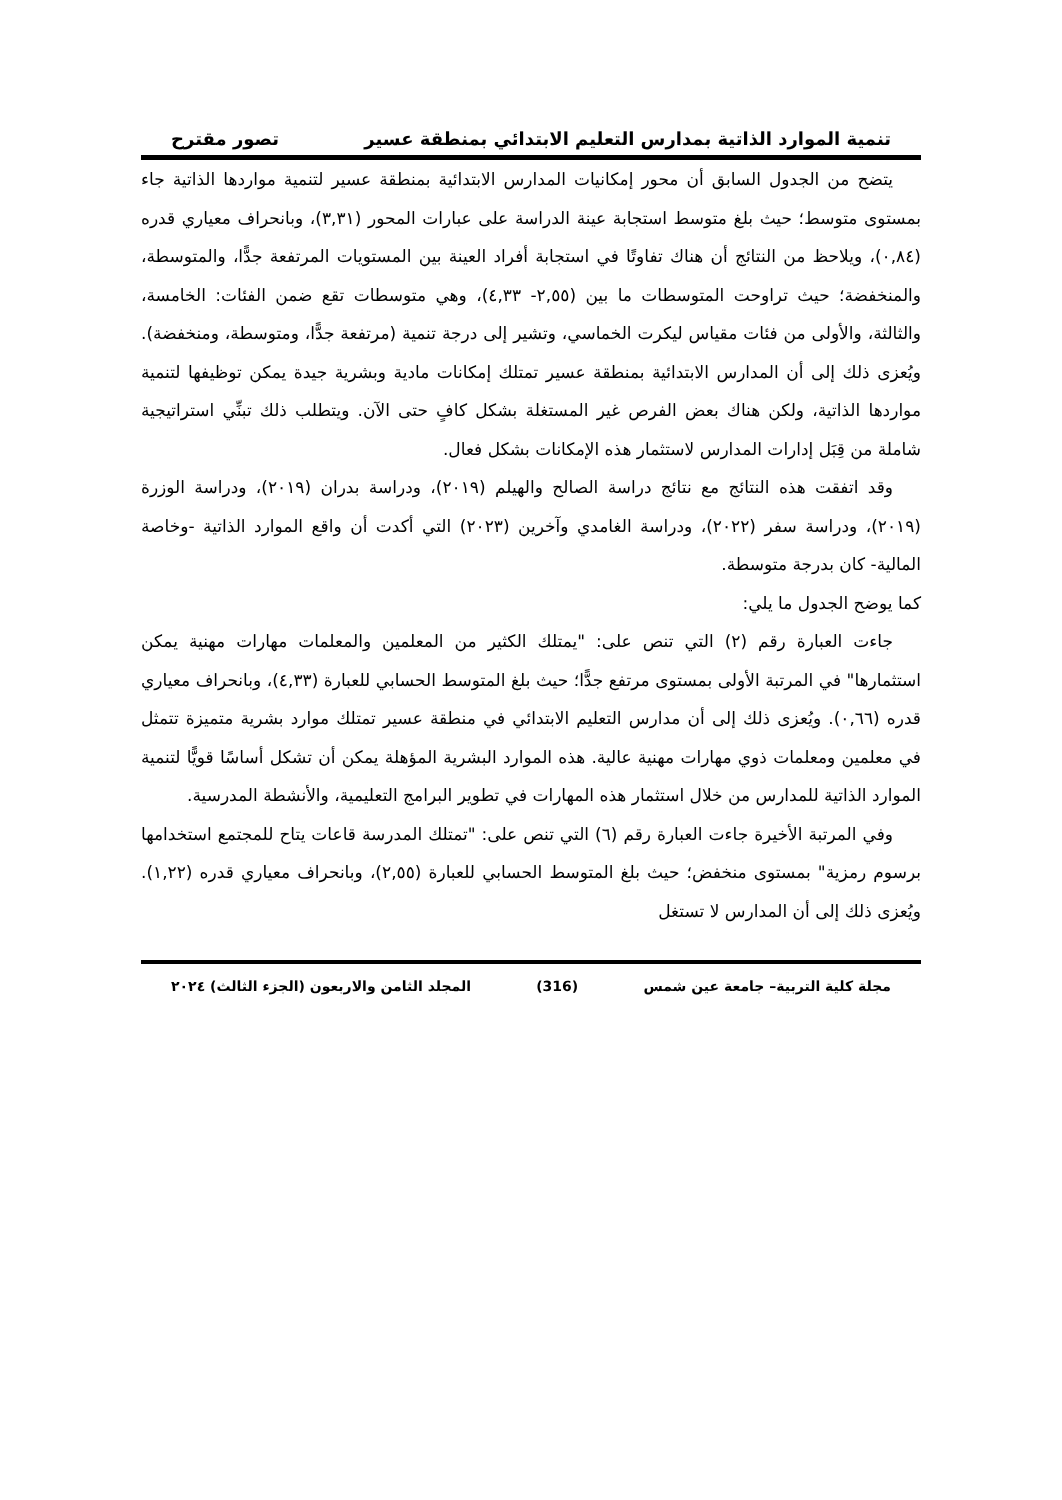تنمية الموارد الذاتية بمدارس التعليم الابتدائي بمنطقة عسير تصور مقترح
يتضح من الجدول السابق أن محور إمكانيات المدارس الابتدائية بمنطقة عسير لتنمية مواردها الذاتية جاء بمستوى متوسط؛ حيث بلغ متوسط استجابة عينة الدراسة على عبارات المحور (٣,٣١)، وبانحراف معياري قدره (٠,٨٤)، ويلاحظ من النتائج أن هناك تفاوتًا في استجابة أفراد العينة بين المستويات المرتفعة جدًّا، والمتوسطة، والمنخفضة؛ حيث تراوحت المتوسطات ما بين (٢,٥٥- ٤,٣٣)، وهي متوسطات تقع ضمن الفئات: الخامسة، والثالثة، والأولى من فئات مقياس ليكرت الخماسي، وتشير إلى درجة تنمية (مرتفعة جدًّا، ومتوسطة، ومنخفضة). ويُعزى ذلك إلى أن المدارس الابتدائية بمنطقة عسير تمتلك إمكانات مادية وبشرية جيدة يمكن توظيفها لتنمية مواردها الذاتية، ولكن هناك بعض الفرص غير المستغلة بشكل كافٍ حتى الآن. ويتطلب ذلك تبنِّي استراتيجية شاملة من قِبَل إدارات المدارس لاستثمار هذه الإمكانات بشكل فعال.
وقد اتفقت هذه النتائج مع نتائج دراسة الصالح والهيلم (٢٠١٩)، ودراسة بدران (٢٠١٩)، ودراسة الوزرة (٢٠١٩)، ودراسة سفر (٢٠٢٢)، ودراسة الغامدي وآخرين (٢٠٢٣) التي أكدت أن واقع الموارد الذاتية -وخاصة المالية- كان بدرجة متوسطة.
كما يوضح الجدول ما يلي:
جاءت العبارة رقم (٢) التي تنص على: "يمتلك الكثير من المعلمين والمعلمات مهارات مهنية يمكن استثمارها" في المرتبة الأولى بمستوى مرتفع جدًّا؛ حيث بلغ المتوسط الحسابي للعبارة (٤,٣٣)، وبانحراف معياري قدره (٠,٦٦). ويُعزى ذلك إلى أن مدارس التعليم الابتدائي في منطقة عسير تمتلك موارد بشرية متميزة تتمثل في معلمين ومعلمات ذوي مهارات مهنية عالية. هذه الموارد البشرية المؤهلة يمكن أن تشكل أساسًا قويًّا لتنمية الموارد الذاتية للمدارس من خلال استثمار هذه المهارات في تطوير البرامج التعليمية، والأنشطة المدرسية.
وفي المرتبة الأخيرة جاءت العبارة رقم (٦) التي تنص على: "تمتلك المدرسة قاعات يتاح للمجتمع استخدامها برسوم رمزية" بمستوى منخفض؛ حيث بلغ المتوسط الحسابي للعبارة (٢,٥٥)، وبانحراف معياري قدره (١,٢٢). ويُعزى ذلك إلى أن المدارس لا تستغل
مجلة كلية التربية– جامعة عين شمس (316) المجلد الثامن والاربعون (الجزء الثالث) ٢٠٢٤